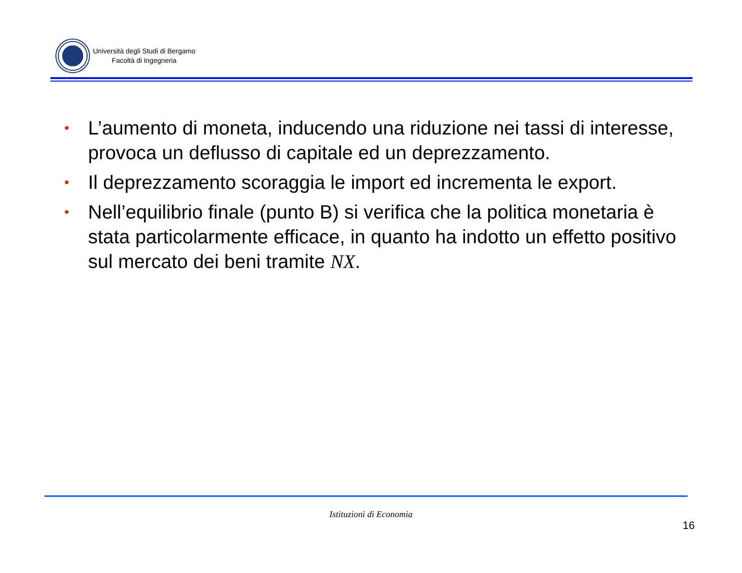Università degli Studi di Bergamo
Facoltà di Ingegneria
• L’aumento di moneta, inducendo una riduzione nei tassi di interesse, provoca un deflusso di capitale ed un deprezzamento.
• Il deprezzamento scoraggia le import ed incrementa le export.
• Nell’equilibrio finale (punto B) si verifica che la politica monetaria è stata particolarmente efficace, in quanto ha indotto un effetto positivo sul mercato dei beni tramite NX.
Istituzioni di Economia
16